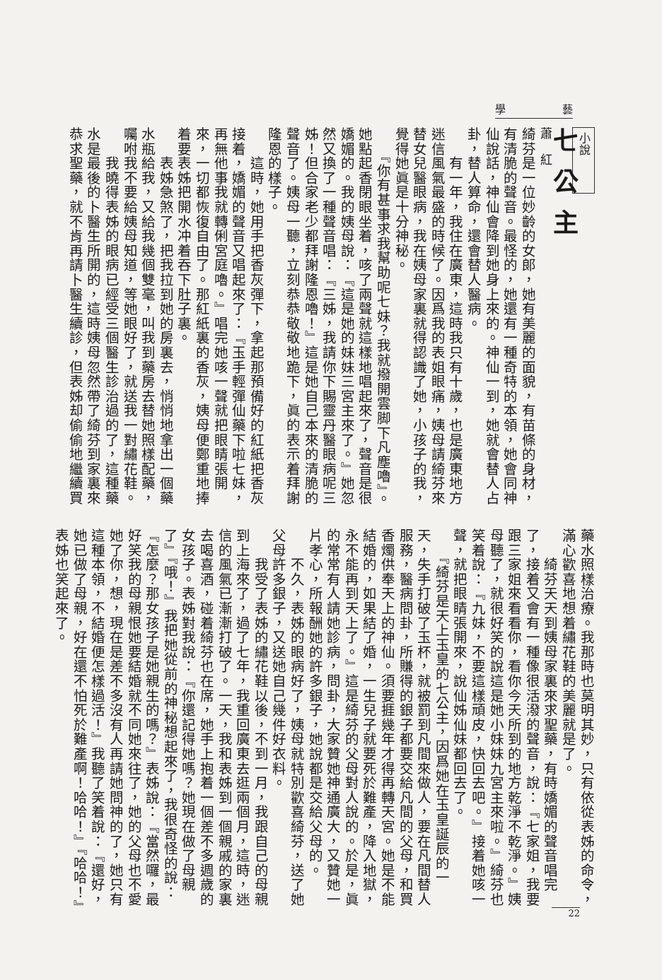學 藝
小說
七公主
蕭紅
綺芬是一位妙齡的女郎，她有美麗的面貌，有苗條的身材，有清脆的聲音。最怪的，她還有一種奇特的本領，她會同神仙說話，神仙會降到她身上來的。神仙一到，她就會替人占卦，替人算命，還會替人醫病。
　　有一年，我住在廣東，這時我只有十歲，也是廣東地方迷信風氣最盛的時候了。因爲我的表姐眼痛，姨母請綺芬來替女兒醫眼病，我在姨母家裏就得認識了她，小孩子的我，覺得她眞是十分神秘。
　　『你有甚事求我幫助呢七妹？我就撥開雲脚下凡塵嚕』。她點起香閉眼坐着，咳了兩聲就這樣地唱起來了，聲音是很嬌媚的。我的姨母說：『這是她的妹妹三宮主來了。』她忽然又換了一種聲音唱：『三姊，我請你下賜靈丹醫眼病呢三姊！但合家老少都拜謝隆恩嚕！』這是她自己本來的清脆的聲音了。姨母一聽，立刻恭恭敬敬地跪下，眞的表示着拜謝隆恩的樣子。
　　這時，她用手把香灰彈下，拿起那預備好的紅紙把香灰接着，嬌媚的聲音又唱起來了：『玉手輕彈仙藥下啦七妹，再無他事我就轉俐宮庭嚕。』唱完她咳一聲就把眼睛張開來，一切都恢復自由了。那紅紙裏的香灰，姨母便鄭重地捧着要表姊把開水冲着吞下肚子裏。
　　表姊急煞了，把我拉到她的房裏去，悄悄地拿出一個藥水瓶給我，又給我幾個雙毫，叫我到藥房去替她照樣配藥，囑咐我不要給姨母知道，等她眼好了，就送我一對繡花鞋。
　　我曉得表姊的眼病已經受三個醫生診治過的了，這種藥水是最後的卜醫生所開的，這時姨母忽然帶了綺芬到家裏來恭求聖藥，就不肯再請卜醫生續診，但表姊却偷偷地繼續買
藥水照樣治療。我那時也莫明其妙，只有依從表姊的命令，滿心歡喜地想着繡花鞋的美麗就是了。
　　綺芬天天到姨母家裏來求聖藥，有時嬌媚的聲音唱完了，接着又會有一種像很活潑的聲音，說：『七家姐，我要跟三家姐來看看你，看你今天所到的地方乾淨不乾淨。』姨母聽了，就很好笑的說這是她小妹妹九宮主來啦。』綺芬也笑着說：『九妹，不要這樣頑皮，快回去吧。』接着她咳一聲，就把眼睛張開來，說仙姊仙妹都回去了。
　　『綺芬是天上玉皇的七公主，因爲她在玉皇誕辰的一天，失手打破了玉杯，就被罰到凡間來做人，要在凡間替人服務，醫病問卦，所賺得的銀子都要交給凡間的父母，和買香燭供奉天上的神仙。須要捱幾年才得再轉天宮。她是不能結婚的，如果結了婚，一生兒子就要死於難產，降入地獄，永不能再到天上了。』這是綺芬的父母對人說的。於是，眞的常常有人請她診病，問卦，大家贊她神通廣大，又贊她一片孝心，所報酬她的許多銀子，她說都是交給父母的。
　　不久，表姊的眼病好了，姨母就特別歡喜綺芬，送了她父母許多銀子，又送她自己幾件好衣料。
　　我受了表姊的繡花鞋以後，不到一月，我跟自己的母親到上海來了，過了七年，我重回廣東去逛兩個月，這時，迷信的風氣已漸漸打破了。一天，我和表姊到一個親戚的家裏去喝喜酒，碰着綺芬也在席，她手上抱着一個差不多週歲的女孩子。表姊對我說：『你還記得她嗎？她現在做了母親了』『哦！』我把她從前的神秘想起來了，我很奇怪的說：『怎麼？那女孩子是她親生的嗎？』表姊說：『當然囉，最好笑我的母親恨她要結婚就不同她來往了，她的父母也不愛她了你，想，現在是差不多沒有人再請她問神的了，她只有這種本領，不結婚便怎樣過活！』我聽了笑着說：『還好，她已做了母親，好在還不怕死於難產啊！哈哈！』『哈哈！』表姊也笑起來了。
22